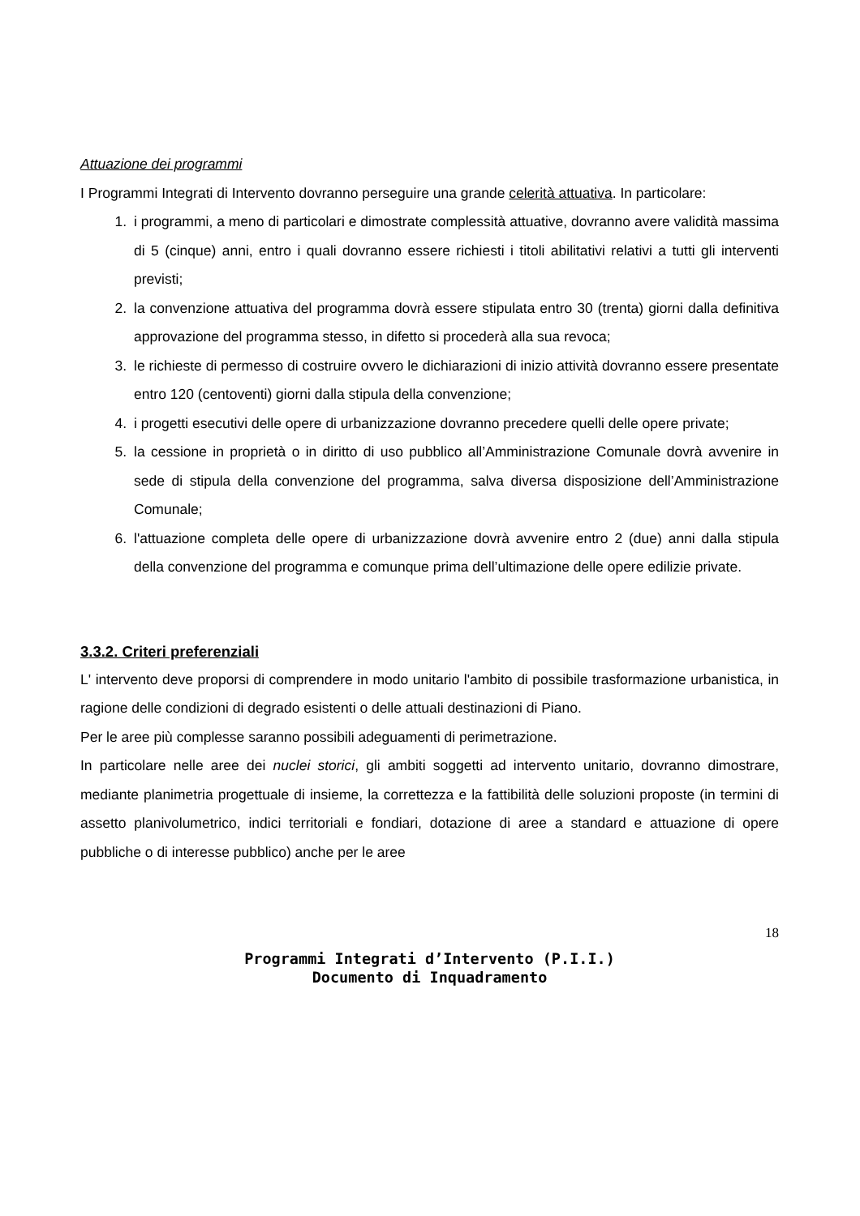Attuazione dei programmi
I Programmi Integrati di Intervento dovranno perseguire una grande celerità attuativa. In particolare:
1. i programmi, a meno di particolari e dimostrate complessità attuative, dovranno avere validità massima di 5 (cinque) anni, entro i quali dovranno essere richiesti i titoli abilitativi relativi a tutti gli interventi previsti;
2. la convenzione attuativa del programma dovrà essere stipulata entro 30 (trenta) giorni dalla definitiva approvazione del programma stesso, in difetto si procederà alla sua revoca;
3. le richieste di permesso di costruire ovvero le dichiarazioni di inizio attività dovranno essere presentate entro 120 (centoventi) giorni dalla stipula della convenzione;
4. i progetti esecutivi delle opere di urbanizzazione dovranno precedere quelli delle opere private;
5. la cessione in proprietà o in diritto di uso pubblico all’Amministrazione Comunale dovrà avvenire in sede di stipula della convenzione del programma, salva diversa disposizione dell’Amministrazione Comunale;
6. l'attuazione completa delle opere di urbanizzazione dovrà avvenire entro 2 (due) anni dalla stipula della convenzione del programma e comunque prima dell’ultimazione delle opere edilizie private.
3.3.2. Criteri preferenziali
L' intervento deve proporsi di comprendere in modo unitario l'ambito di possibile trasformazione urbanistica, in ragione delle condizioni di degrado esistenti o delle attuali destinazioni di Piano.
Per le aree più complesse saranno possibili adeguamenti di perimetrazione.
In particolare nelle aree dei nuclei storici, gli ambiti soggetti ad intervento unitario, dovranno dimostrare, mediante planimetria progettuale di insieme, la correttezza e la fattibilità delle soluzioni proposte (in termini di assetto planivolumetrico, indici territoriali e fondiari, dotazione di aree a standard e attuazione di opere pubbliche o di interesse pubblico) anche per le aree
18
Programmi Integrati d’Intervento (P.I.I.)
Documento di Inquadramento